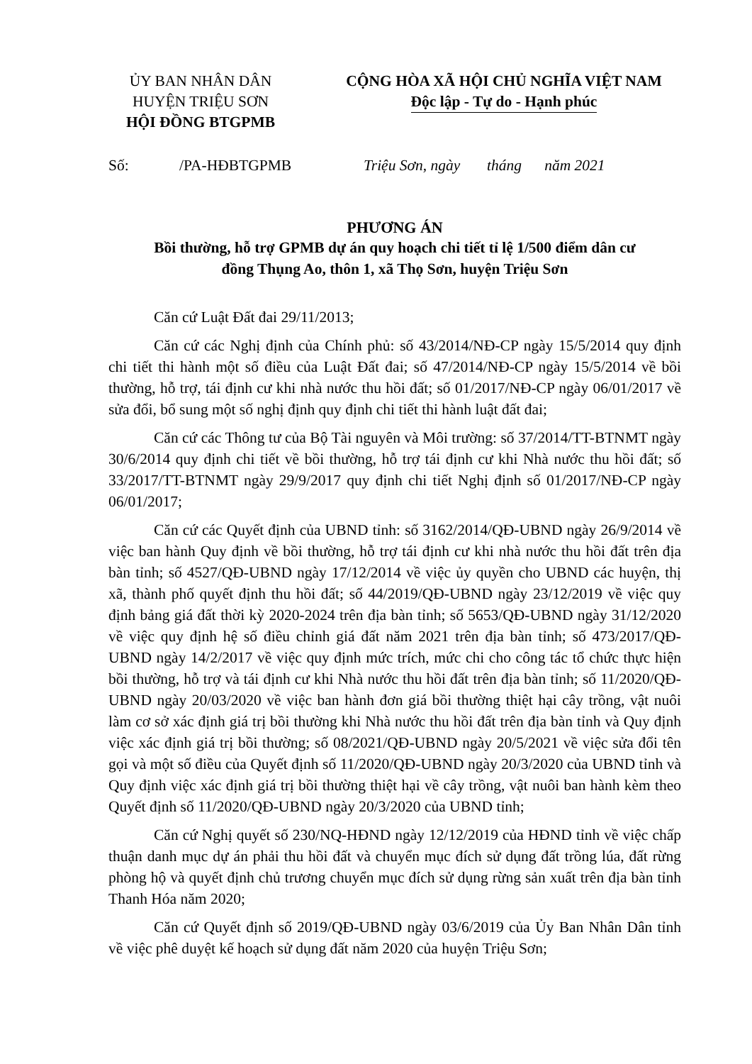ỦY BAN NHÂN DÂN
HUYỆN TRIỆU SƠN
HỘI ĐỒNG BTGPMB
CỘNG HÒA XÃ HỘI CHỦ NGHĨA VIỆT NAM
Độc lập - Tự do - Hạnh phúc
Số: /PA-HĐBTGPMB Triệu Sơn, ngày tháng năm 2021
PHƯƠNG ÁN
Bồi thường, hỗ trợ GPMB dự án quy hoạch chi tiết tỉ lệ 1/500 điểm dân cư
đồng Thụng Ao, thôn 1, xã Thọ Sơn, huyện Triệu Sơn
Căn cứ Luật Đất đai 29/11/2013;
Căn cứ các Nghị định của Chính phủ: số 43/2014/NĐ-CP ngày 15/5/2014 quy định chi tiết thi hành một số điều của Luật Đất đai; số 47/2014/NĐ-CP ngày 15/5/2014 về bồi thường, hỗ trợ, tái định cư khi nhà nước thu hồi đất; số 01/2017/NĐ-CP ngày 06/01/2017 về sửa đổi, bổ sung một số nghị định quy định chi tiết thi hành luật đất đai;
Căn cứ các Thông tư của Bộ Tài nguyên và Môi trường: số 37/2014/TT-BTNMT ngày 30/6/2014 quy định chi tiết về bồi thường, hỗ trợ tái định cư khi Nhà nước thu hồi đất; số 33/2017/TT-BTNMT ngày 29/9/2017 quy định chi tiết Nghị định số 01/2017/NĐ-CP ngày 06/01/2017;
Căn cứ các Quyết định của UBND tỉnh: số 3162/2014/QĐ-UBND ngày 26/9/2014 về việc ban hành Quy định về bồi thường, hỗ trợ tái định cư khi nhà nước thu hồi đất trên địa bàn tỉnh; số 4527/QĐ-UBND ngày 17/12/2014 về việc ủy quyền cho UBND các huyện, thị xã, thành phố quyết định thu hồi đất; số 44/2019/QĐ-UBND ngày 23/12/2019 về việc quy định bảng giá đất thời kỳ 2020-2024 trên địa bàn tỉnh; số 5653/QĐ-UBND ngày 31/12/2020 về việc quy định hệ số điều chỉnh giá đất năm 2021 trên địa bàn tỉnh; số 473/2017/QĐ-UBND ngày 14/2/2017 về việc quy định mức trích, mức chi cho công tác tổ chức thực hiện bồi thường, hỗ trợ và tái định cư khi Nhà nước thu hồi đất trên địa bàn tỉnh; số 11/2020/QĐ-UBND ngày 20/03/2020 về việc ban hành đơn giá bồi thường thiệt hại cây trồng, vật nuôi làm cơ sở xác định giá trị bồi thường khi Nhà nước thu hồi đất trên địa bàn tỉnh và Quy định việc xác định giá trị bồi thường; số 08/2021/QĐ-UBND ngày 20/5/2021 về việc sửa đổi tên gọi và một số điều của Quyết định số 11/2020/QĐ-UBND ngày 20/3/2020 của UBND tỉnh và Quy định việc xác định giá trị bồi thường thiệt hại về cây trồng, vật nuôi ban hành kèm theo Quyết định số 11/2020/QĐ-UBND ngày 20/3/2020 của UBND tỉnh;
Căn cứ Nghị quyết số 230/NQ-HĐND ngày 12/12/2019 của HĐND tỉnh về việc chấp thuận danh mục dự án phải thu hồi đất và chuyển mục đích sử dụng đất trồng lúa, đất rừng phòng hộ và quyết định chủ trương chuyển mục đích sử dụng rừng sản xuất trên địa bàn tỉnh Thanh Hóa năm 2020;
Căn cứ Quyết định số 2019/QĐ-UBND ngày 03/6/2019 của Ủy Ban Nhân Dân tỉnh về việc phê duyệt kế hoạch sử dụng đất năm 2020 của huyện Triệu Sơn;